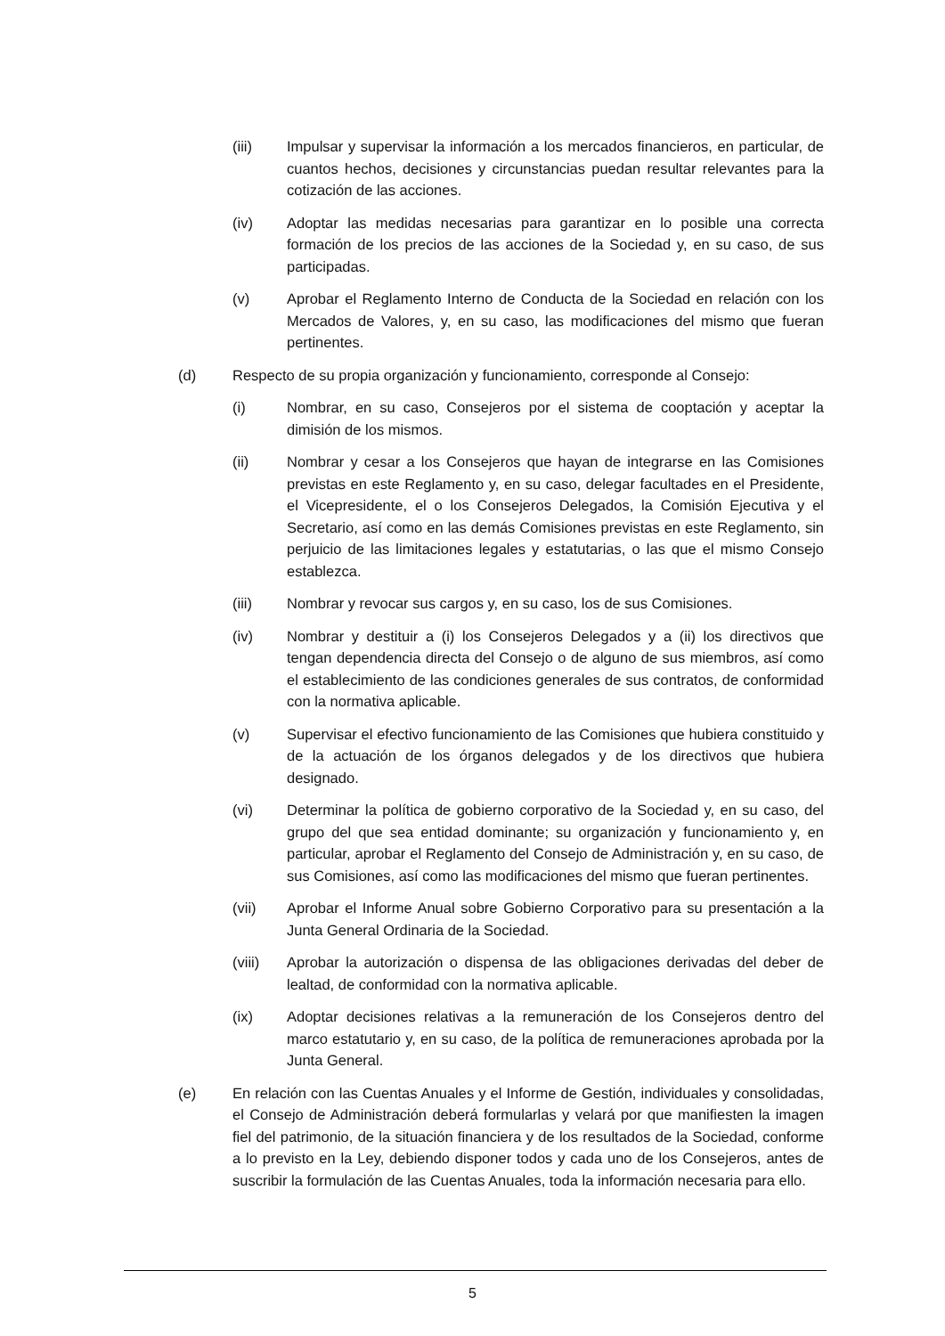(iii) Impulsar y supervisar la información a los mercados financieros, en particular, de cuantos hechos, decisiones y circunstancias puedan resultar relevantes para la cotización de las acciones.
(iv) Adoptar las medidas necesarias para garantizar en lo posible una correcta formación de los precios de las acciones de la Sociedad y, en su caso, de sus participadas.
(v) Aprobar el Reglamento Interno de Conducta de la Sociedad en relación con los Mercados de Valores, y, en su caso, las modificaciones del mismo que fueran pertinentes.
(d) Respecto de su propia organización y funcionamiento, corresponde al Consejo:
(i) Nombrar, en su caso, Consejeros por el sistema de cooptación y aceptar la dimisión de los mismos.
(ii) Nombrar y cesar a los Consejeros que hayan de integrarse en las Comisiones previstas en este Reglamento y, en su caso, delegar facultades en el Presidente, el Vicepresidente, el o los Consejeros Delegados, la Comisión Ejecutiva y el Secretario, así como en las demás Comisiones previstas en este Reglamento, sin perjuicio de las limitaciones legales y estatutarias, o las que el mismo Consejo establezca.
(iii) Nombrar y revocar sus cargos y, en su caso, los de sus Comisiones.
(iv) Nombrar y destituir a (i) los Consejeros Delegados y a (ii) los directivos que tengan dependencia directa del Consejo o de alguno de sus miembros, así como el establecimiento de las condiciones generales de sus contratos, de conformidad con la normativa aplicable.
(v) Supervisar el efectivo funcionamiento de las Comisiones que hubiera constituido y de la actuación de los órganos delegados y de los directivos que hubiera designado.
(vi) Determinar la política de gobierno corporativo de la Sociedad y, en su caso, del grupo del que sea entidad dominante; su organización y funcionamiento y, en particular, aprobar el Reglamento del Consejo de Administración y, en su caso, de sus Comisiones, así como las modificaciones del mismo que fueran pertinentes.
(vii) Aprobar el Informe Anual sobre Gobierno Corporativo para su presentación a la Junta General Ordinaria de la Sociedad.
(viii) Aprobar la autorización o dispensa de las obligaciones derivadas del deber de lealtad, de conformidad con la normativa aplicable.
(ix) Adoptar decisiones relativas a la remuneración de los Consejeros dentro del marco estatutario y, en su caso, de la política de remuneraciones aprobada por la Junta General.
(e) En relación con las Cuentas Anuales y el Informe de Gestión, individuales y consolidadas, el Consejo de Administración deberá formularlas y velará por que manifiesten la imagen fiel del patrimonio, de la situación financiera y de los resultados de la Sociedad, conforme a lo previsto en la Ley, debiendo disponer todos y cada uno de los Consejeros, antes de suscribir la formulación de las Cuentas Anuales, toda la información necesaria para ello.
5